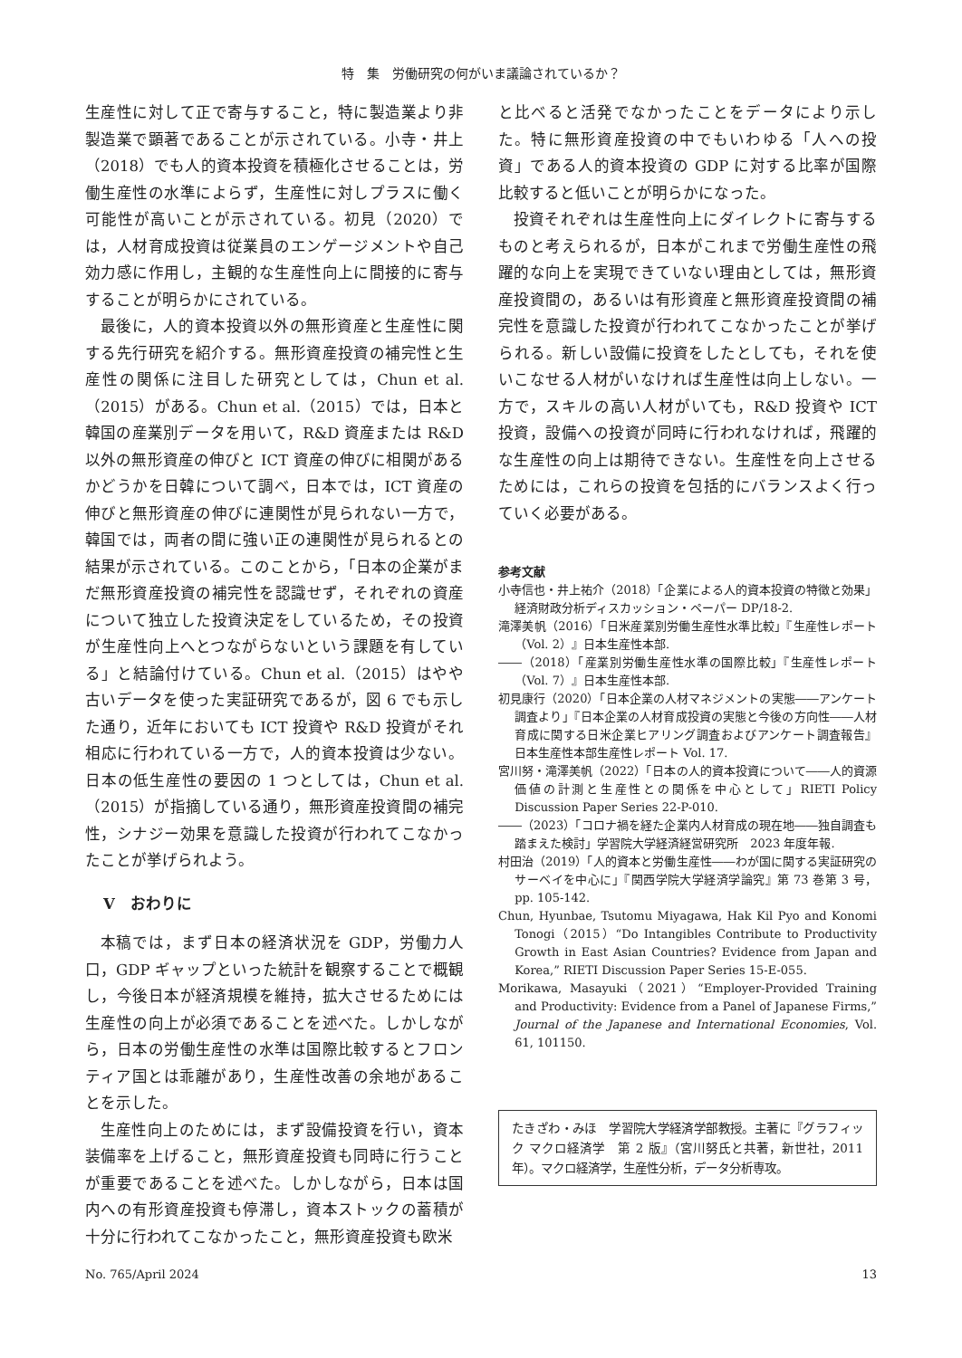特　集　労働研究の何がいま議論されているか？
生産性に対して正で寄与すること，特に製造業より非製造業で顕著であることが示されている。小寺・井上（2018）でも人的資本投資を積極化させることは，労働生産性の水準によらず，生産性に対しプラスに働く可能性が高いことが示されている。初見（2020）では，人材育成投資は従業員のエンゲージメントや自己効力感に作用し，主観的な生産性向上に間接的に寄与することが明らかにされている。
最後に，人的資本投資以外の無形資産と生産性に関する先行研究を紹介する。無形資産投資の補完性と生産性の関係に注目した研究としては，Chun et al.（2015）がある。Chun et al.（2015）では，日本と韓国の産業別データを用いて，R&D 資産または R&D 以外の無形資産の伸びと ICT 資産の伸びに相関があるかどうかを日韓について調べ，日本では，ICT 資産の伸びと無形資産の伸びに連関性が見られない一方で，韓国では，両者の間に強い正の連関性が見られるとの結果が示されている。このことから，「日本の企業がまだ無形資産投資の補完性を認識せず，それぞれの資産について独立した投資決定をしているため，その投資が生産性向上へとつながらないという課題を有している」と結論付けている。Chun et al.（2015）はやや古いデータを使った実証研究であるが，図 6 でも示した通り，近年においても ICT 投資や R&D 投資がそれ相応に行われている一方で，人的資本投資は少ない。日本の低生産性の要因の 1 つとしては，Chun et al.（2015）が指摘している通り，無形資産投資間の補完性，シナジー効果を意識した投資が行われてこなかったことが挙げられよう。
Ⅴ　おわりに
本稿では，まず日本の経済状況を GDP，労働力人口，GDP ギャップといった統計を観察することで概観し，今後日本が経済規模を維持，拡大させるためには生産性の向上が必須であることを述べた。しかしながら，日本の労働生産性の水準は国際比較するとフロンティア国とは乖離があり，生産性改善の余地があることを示した。
生産性向上のためには，まず設備投資を行い，資本装備率を上げること，無形資産投資も同時に行うことが重要であることを述べた。しかしながら，日本は国内への有形資産投資も停滞し，資本ストックの蓄積が十分に行われてこなかったこと，無形資産投資も欧米
と比べると活発でなかったことをデータにより示した。特に無形資産投資の中でもいわゆる「人への投資」である人的資本投資の GDP に対する比率が国際比較すると低いことが明らかになった。
投資それぞれは生産性向上にダイレクトに寄与するものと考えられるが，日本がこれまで労働生産性の飛躍的な向上を実現できていない理由としては，無形資産投資間の，あるいは有形資産と無形資産投資間の補完性を意識した投資が行われてこなかったことが挙げられる。新しい設備に投資をしたとしても，それを使いこなせる人材がいなければ生産性は向上しない。一方で，スキルの高い人材がいても，R&D 投資や ICT 投資，設備への投資が同時に行われなければ，飛躍的な生産性の向上は期待できない。生産性を向上させるためには，これらの投資を包括的にバランスよく行っていく必要がある。
参考文献
小寺信也・井上祐介（2018）「企業による人的資本投資の特徴と効果」経済財政分析ディスカッション・ペーパー DP/18-2.
滝澤美帆（2016）「日米産業別労働生産性水準比較」『生産性レポート（Vol. 2）』日本生産性本部.
――（2018）「産業別労働生産性水準の国際比較」『生産性レポート（Vol. 7）』日本生産性本部.
初見康行（2020）「日本企業の人材マネジメントの実態――アンケート調査より」『日本企業の人材育成投資の実態と今後の方向性――人材育成に関する日米企業ヒアリング調査およびアンケート調査報告』日本生産性本部生産性レポート Vol. 17.
宮川努・滝澤美帆（2022）「日本の人的資本投資について――人的資源価値の計測と生産性との関係を中心として」RIETI Policy Discussion Paper Series 22-P-010.
――（2023）「コロナ禍を経た企業内人材育成の現在地――独自調査も踏まえた検討」学習院大学経済経営研究所　2023 年度年報.
村田治（2019）「人的資本と労働生産性――わが国に関する実証研究のサーベイを中心に」『関西学院大学経済学論究』第 73 巻第 3 号，pp. 105-142.
Chun, Hyunbae, Tsutomu Miyagawa, Hak Kil Pyo and Konomi Tonogi（2015）“Do Intangibles Contribute to Productivity Growth in East Asian Countries? Evidence from Japan and Korea,” RIETI Discussion Paper Series 15-E-055.
Morikawa, Masayuki（2021）“Employer-Provided Training and Productivity: Evidence from a Panel of Japanese Firms,” Journal of the Japanese and International Economies, Vol. 61, 101150.
たきざわ・みほ　学習院大学経済学部教授。主著に『グラフィック マクロ経済学　第 2 版』（宮川努氏と共著，新世社，2011 年）。マクロ経済学，生産性分析，データ分析専攻。
No. 765/April 2024 13